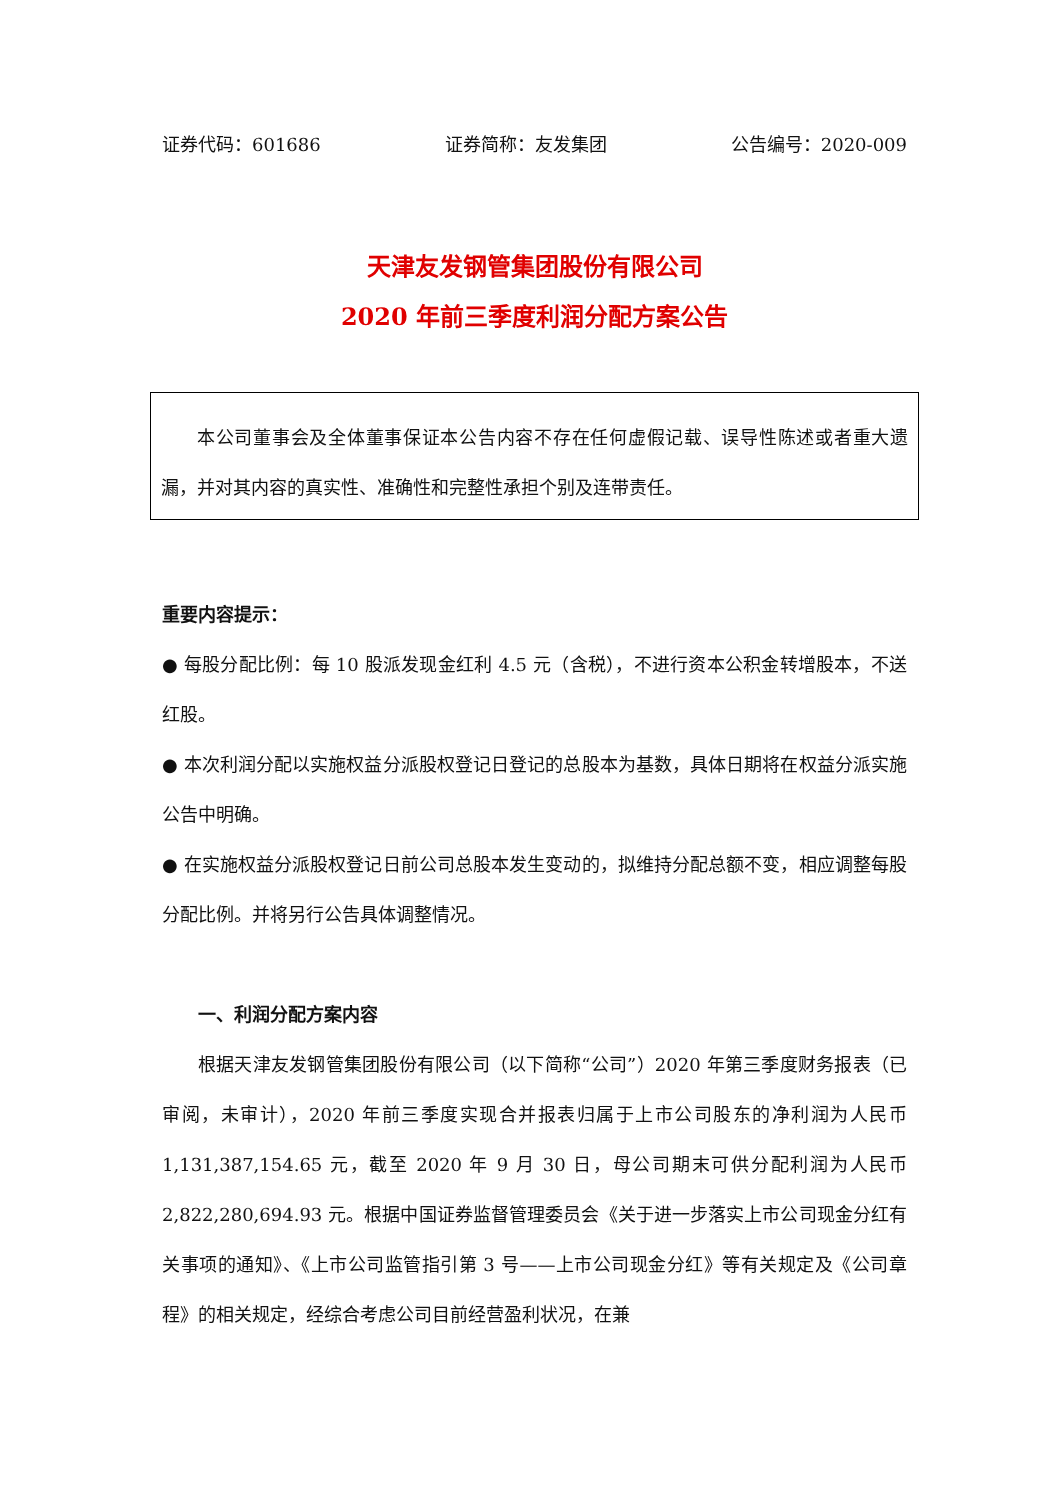证券代码：601686 证券简称：友发集团 公告编号：2020-009
天津友发钢管集团股份有限公司
2020 年前三季度利润分配方案公告
本公司董事会及全体董事保证本公告内容不存在任何虚假记载、误导性陈述或者重大遗漏，并对其内容的真实性、准确性和完整性承担个别及连带责任。
重要内容提示：
● 每股分配比例：每 10 股派发现金红利 4.5 元（含税），不进行资本公积金转增股本，不送红股。
● 本次利润分配以实施权益分派股权登记日登记的总股本为基数，具体日期将在权益分派实施公告中明确。
● 在实施权益分派股权登记日前公司总股本发生变动的，拟维持分配总额不变，相应调整每股分配比例。并将另行公告具体调整情况。
一、利润分配方案内容
根据天津友发钢管集团股份有限公司（以下简称“公司”）2020 年第三季度财务报表（已审阅，未审计），2020 年前三季度实现合并报表归属于上市公司股东的净利润为人民币 1,131,387,154.65 元，截至 2020 年 9 月 30 日，母公司期末可供分配利润为人民币 2,822,280,694.93 元。根据中国证券监督管理委员会《关于进一步落实上市公司现金分红有关事项的通知》、《上市公司监管指引第 3 号——上市公司现金分红》等有关规定及《公司章程》的相关规定，经综合考虑公司目前经营盈利状况，在兼